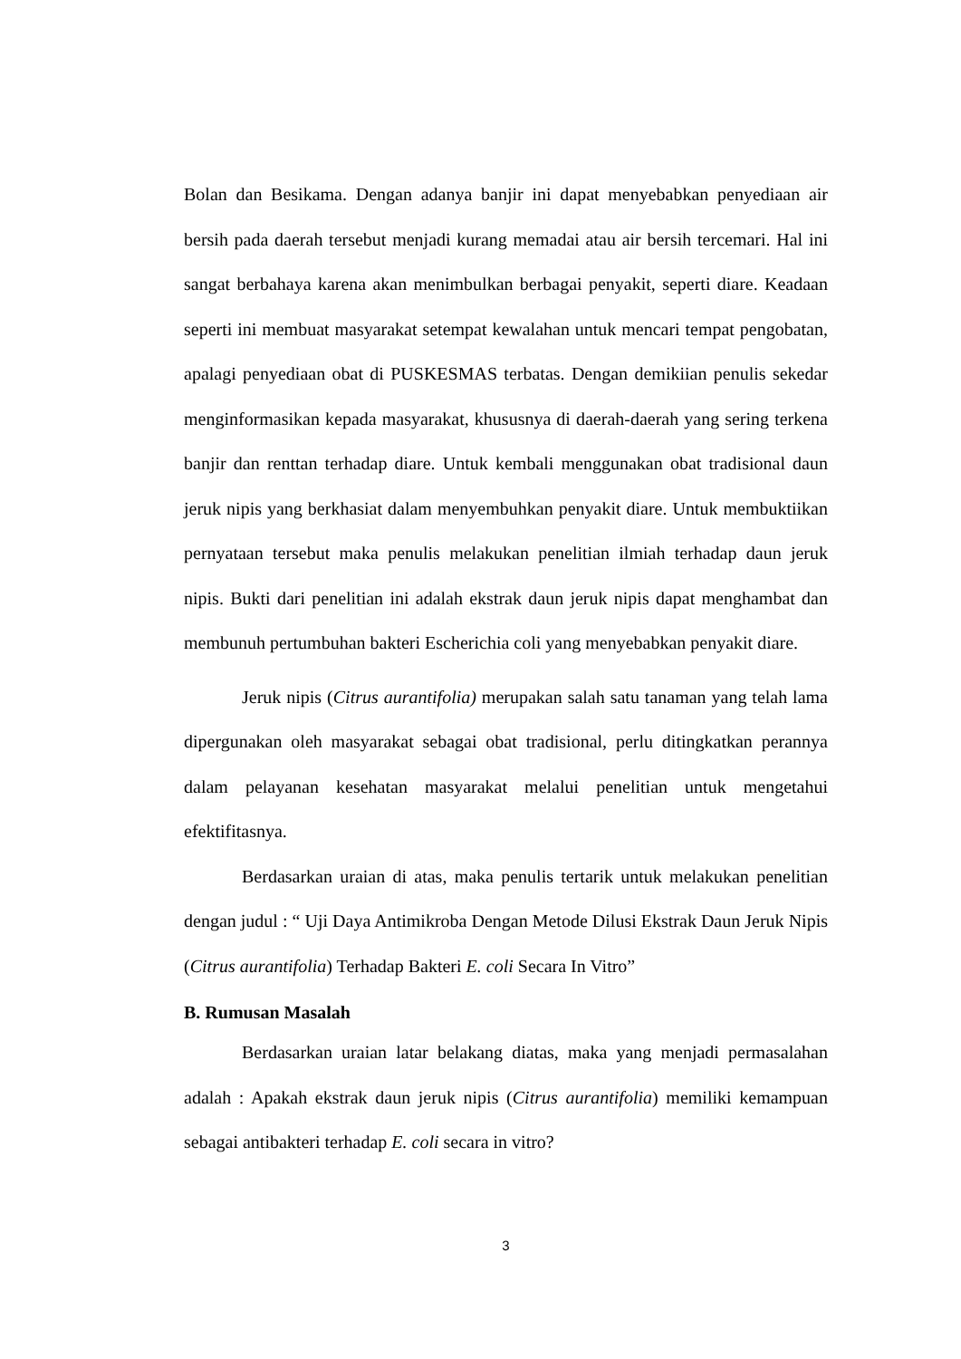Bolan dan Besikama. Dengan adanya banjir ini dapat menyebabkan penyediaan air bersih pada daerah tersebut menjadi kurang memadai atau air bersih tercemari. Hal ini sangat berbahaya karena akan menimbulkan berbagai penyakit, seperti diare. Keadaan seperti ini membuat masyarakat setempat kewalahan untuk mencari tempat pengobatan, apalagi penyediaan obat di PUSKESMAS terbatas. Dengan demikiian penulis sekedar menginformasikan kepada masyarakat, khususnya di daerah-daerah yang sering terkena banjir dan renttan terhadap diare. Untuk kembali menggunakan obat tradisional daun jeruk nipis yang berkhasiat dalam menyembuhkan penyakit diare. Untuk membuktiikan pernyataan tersebut maka penulis melakukan penelitian ilmiah terhadap daun jeruk nipis. Bukti dari penelitian ini adalah ekstrak daun jeruk nipis dapat menghambat dan membunuh pertumbuhan bakteri Escherichia coli yang menyebabkan penyakit diare.
Jeruk nipis (Citrus aurantifolia) merupakan salah satu tanaman yang telah lama dipergunakan oleh masyarakat sebagai obat tradisional, perlu ditingkatkan perannya dalam pelayanan kesehatan masyarakat melalui penelitian untuk mengetahui efektifitasnya.
Berdasarkan uraian di atas, maka penulis tertarik untuk melakukan penelitian dengan judul : “ Uji Daya Antimikroba Dengan Metode Dilusi Ekstrak Daun Jeruk Nipis (Citrus aurantifolia) Terhadap Bakteri E. coli Secara In Vitro”
B. Rumusan Masalah
Berdasarkan uraian latar belakang diatas, maka yang menjadi permasalahan adalah : Apakah ekstrak daun jeruk nipis (Citrus aurantifolia) memiliki kemampuan sebagai antibakteri terhadap E. coli secara in vitro?
3